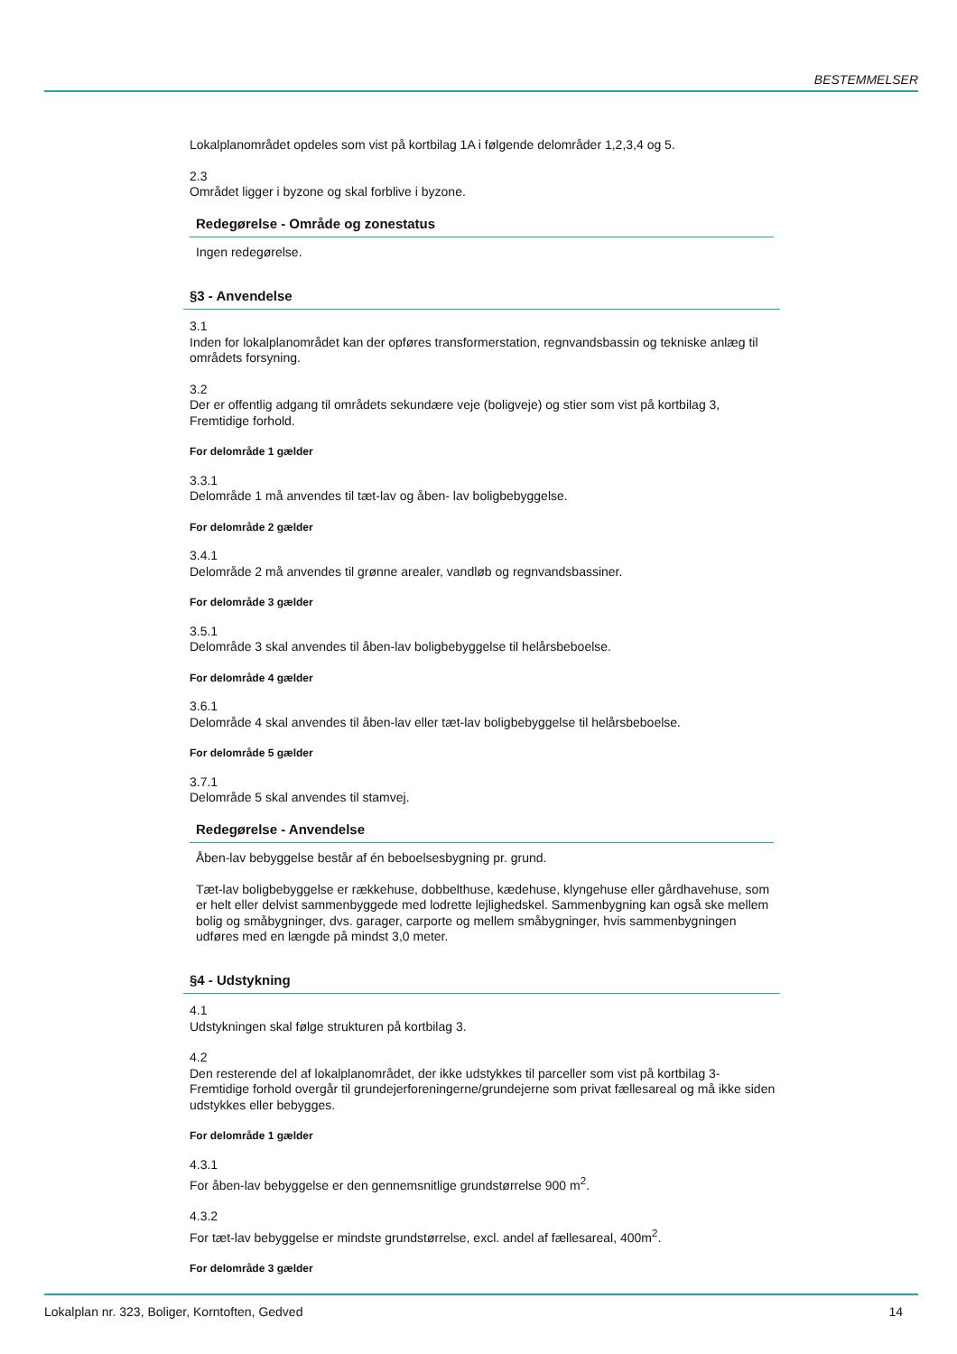BESTEMMELSER
Lokalplanområdet opdeles som vist på kortbilag 1A i følgende delområder 1,2,3,4 og 5.
2.3
Området ligger i byzone og skal forblive i byzone.
Redegørelse - Område og zonestatus
Ingen redegørelse.
§3 - Anvendelse
3.1
Inden for lokalplanområdet kan der opføres transformerstation, regnvandsbassin og tekniske anlæg til områdets forsyning.
3.2
Der er offentlig adgang til områdets sekundære veje (boligveje) og stier som vist på kortbilag 3, Fremtidige forhold.
For delområde 1 gælder
3.3.1
Delområde 1 må anvendes til tæt-lav og åben- lav boligbebyggelse.
For delområde 2 gælder
3.4.1
Delområde 2 må anvendes til grønne arealer, vandløb og regnvandsbassiner.
For delområde 3 gælder
3.5.1
Delområde 3 skal anvendes til åben-lav boligbebyggelse til helårsbeboelse.
For delområde 4 gælder
3.6.1
Delområde 4 skal anvendes til åben-lav eller tæt-lav boligbebyggelse til helårsbeboelse.
For delområde 5 gælder
3.7.1
Delområde 5 skal anvendes til stamvej.
Redegørelse - Anvendelse
Åben-lav bebyggelse består af én beboelsesbygning pr. grund.
Tæt-lav boligbebyggelse er rækkehuse, dobbelthuse, kædehuse, klyngehuse eller gårdhavehuse, som er helt eller delvist sammenbyggede med lodrette lejlighedskel. Sammenbygning kan også ske mellem bolig og småbygninger, dvs. garager, carporte og mellem småbygninger, hvis sammenbygningen udføres med en længde på mindst 3,0 meter.
§4 - Udstykning
4.1
Udstykningen skal følge strukturen på kortbilag 3.
4.2
Den resterende del af lokalplanområdet, der ikke udstykkes til parceller som vist på kortbilag 3- Fremtidige forhold overgår til grundejerforeningerne/grundejerne som privat fællesareal og må ikke siden udstykkes eller bebygges.
For delområde 1 gælder
4.3.1
For åben-lav bebyggelse er den gennemsnitlige grundstørrelse 900 m<sup>2</sup>.
4.3.2
For tæt-lav bebyggelse er mindste grundstørrelse, excl. andel af fællesareal, 400m<sup>2</sup>.
For delområde 3 gælder
Lokalplan nr. 323, Boliger, Korntoften, Gedved 14